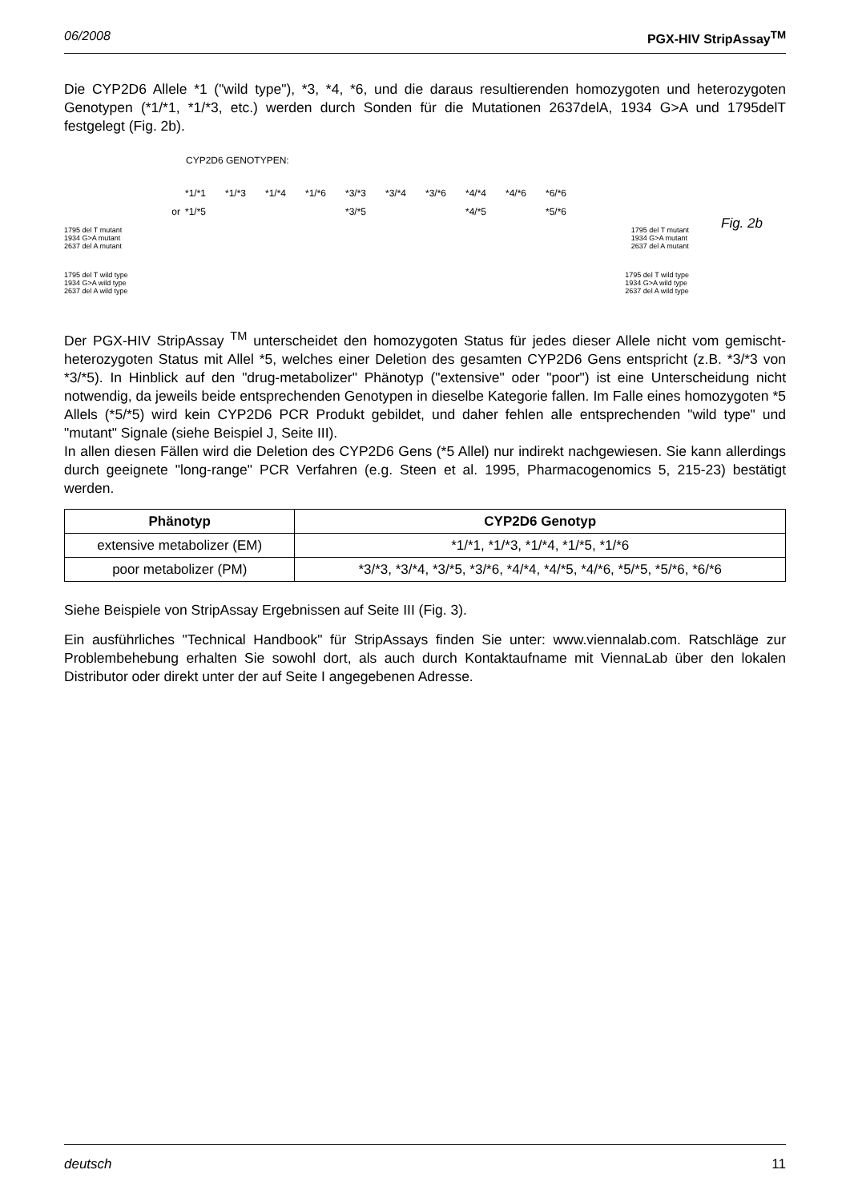06/2008 PGX-HIV StripAssay<sup>TM</sup>
Die CYP2D6 Allele *1 ("wild type"), *3, *4, *6, und die daraus resultierenden homozygoten und heterozygoten Genotypen (*1/*1, *1/*3, etc.) werden durch Sonden für die Mutationen 2637delA, 1934 G>A und 1795delT festgelegt (Fig. 2b).
CYP2D6 GENOTYPEN:
or *1/*1
*1/*5 *1/*3 *1/*4 *1/*6 *3/*3
*3/*5 *3/*4 *3/*6 *4/*4
*4/*5 *4/*6 *6/*6
*5/*6
1795 del T mutant
1934 G>A mutant
2637 del A mutant 1795 del T mutant
1934 G>A mutant
2637 del A mutant
1795 del T wild type
1934 G>A wild type
2637 del A wild type 1795 del T wild type
1934 G>A wild type
2637 del A wild type
Fig. 2b
Der PGX-HIV StripAssay <sup>TM</sup> unterscheidet den homozygoten Status für jedes dieser Allele nicht vom gemischt-heterozygoten Status mit Allel *5, welches einer Deletion des gesamten CYP2D6 Gens entspricht (z.B. *3/*3 von *3/*5). In Hinblick auf den "drug-metabolizer" Phänotyp ("extensive" oder "poor") ist eine Unterscheidung nicht notwendig, da jeweils beide entsprechenden Genotypen in dieselbe Kategorie fallen. Im Falle eines homozygoten *5 Allels (*5/*5) wird kein CYP2D6 PCR Produkt gebildet, und daher fehlen alle entsprechenden "wild type" und "mutant" Signale (siehe Beispiel J, Seite III).
In allen diesen Fällen wird die Deletion des CYP2D6 Gens (*5 Allel) nur indirekt nachgewiesen. Sie kann allerdings durch geeignete "long-range" PCR Verfahren (e.g. Steen et al. 1995, Pharmacogenomics 5, 215-23) bestätigt werden.
| Phänotyp | CYP2D6 Genotyp |
| --- | --- |
| extensive metabolizer (EM) | *1/*1, *1/*3, *1/*4, *1/*5, *1/*6 |
| poor metabolizer (PM) | *3/*3, *3/*4, *3/*5, *3/*6, *4/*4, *4/*5, *4/*6, *5/*5, *5/*6, *6/*6 |
Siehe Beispiele von StripAssay Ergebnissen auf Seite III (Fig. 3).
Ein ausführliches "Technical Handbook" für StripAssays finden Sie unter: www.viennalab.com. Ratschläge zur Problembehebung erhalten Sie sowohl dort, als auch durch Kontaktaufname mit ViennaLab über den lokalen Distributor oder direkt unter der auf Seite I angegebenen Adresse.
deutsch 11